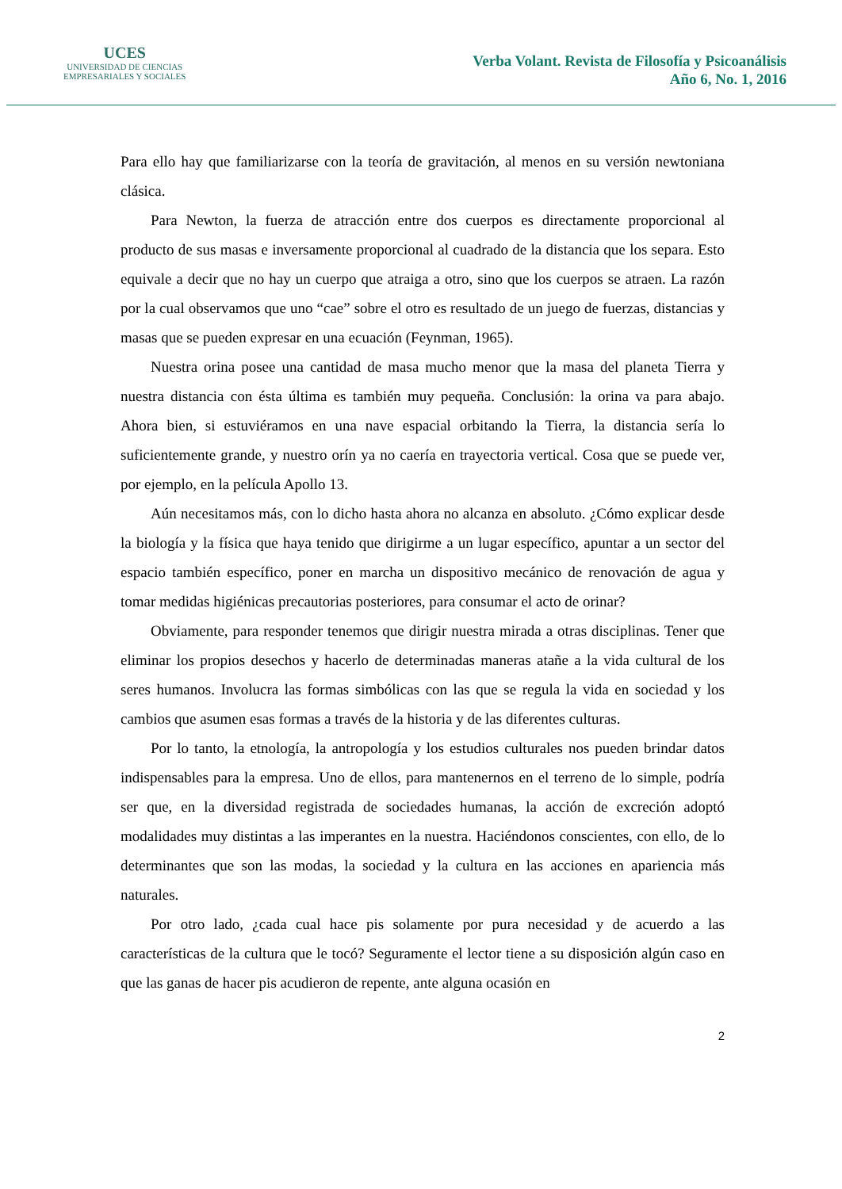UCES
UNIVERSIDAD DE CIENCIAS
EMPRESARIALES Y SOCIALES
Verba Volant. Revista de Filosofía y Psicoanálisis
Año 6, No. 1, 2016
Para ello hay que familiarizarse con la teoría de gravitación, al menos en su versión newtoniana clásica.
Para Newton, la fuerza de atracción entre dos cuerpos es directamente proporcional al producto de sus masas e inversamente proporcional al cuadrado de la distancia que los separa. Esto equivale a decir que no hay un cuerpo que atraiga a otro, sino que los cuerpos se atraen. La razón por la cual observamos que uno “cae” sobre el otro es resultado de un juego de fuerzas, distancias y masas que se pueden expresar en una ecuación (Feynman, 1965).
Nuestra orina posee una cantidad de masa mucho menor que la masa del planeta Tierra y nuestra distancia con ésta última es también muy pequeña. Conclusión: la orina va para abajo. Ahora bien, si estuviéramos en una nave espacial orbitando la Tierra, la distancia sería lo suficientemente grande, y nuestro orín ya no caería en trayectoria vertical. Cosa que se puede ver, por ejemplo, en la película Apollo 13.
Aún necesitamos más, con lo dicho hasta ahora no alcanza en absoluto. ¿Cómo explicar desde la biología y la física que haya tenido que dirigirme a un lugar específico, apuntar a un sector del espacio también específico, poner en marcha un dispositivo mecánico de renovación de agua y tomar medidas higiénicas precautorias posteriores, para consumar el acto de orinar?
Obviamente, para responder tenemos que dirigir nuestra mirada a otras disciplinas. Tener que eliminar los propios desechos y hacerlo de determinadas maneras atañe a la vida cultural de los seres humanos. Involucra las formas simbólicas con las que se regula la vida en sociedad y los cambios que asumen esas formas a través de la historia y de las diferentes culturas.
Por lo tanto, la etnología, la antropología y los estudios culturales nos pueden brindar datos indispensables para la empresa. Uno de ellos, para mantenernos en el terreno de lo simple, podría ser que, en la diversidad registrada de sociedades humanas, la acción de excreción adoptó modalidades muy distintas a las imperantes en la nuestra. Haciéndonos conscientes, con ello, de lo determinantes que son las modas, la sociedad y la cultura en las acciones en apariencia más naturales.
Por otro lado, ¿cada cual hace pis solamente por pura necesidad y de acuerdo a las características de la cultura que le tocó? Seguramente el lector tiene a su disposición algún caso en que las ganas de hacer pis acudieron de repente, ante alguna ocasión en
2